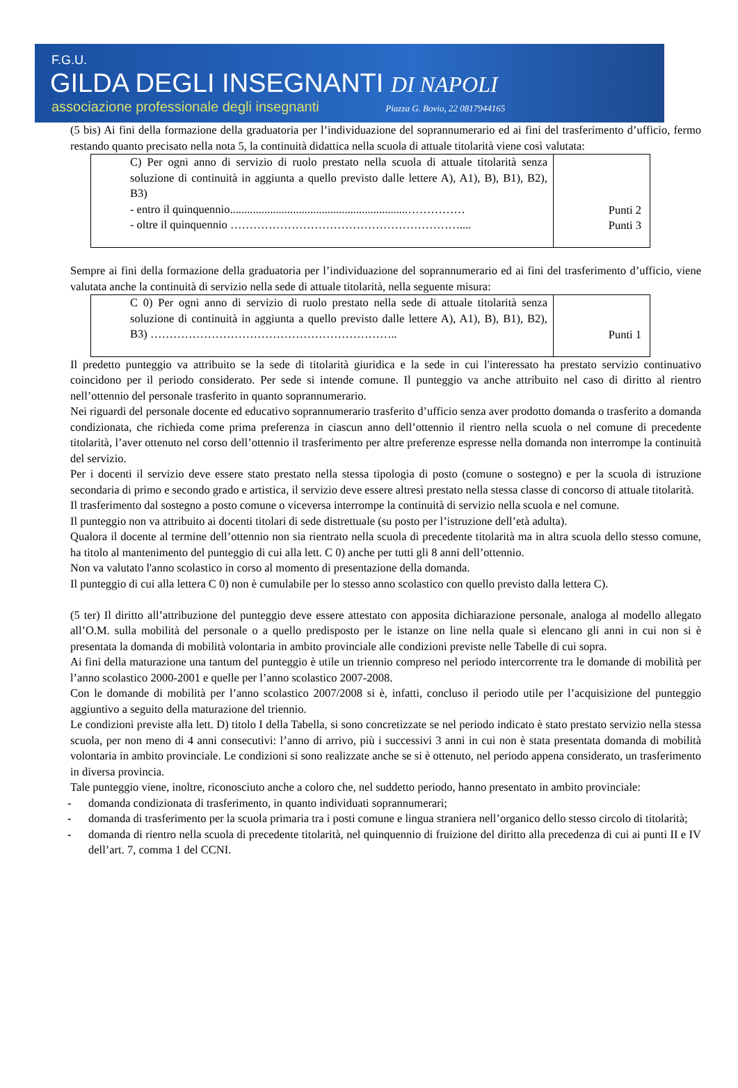F.G.U.
GILDA DEGLI INSEGNANTI DI NAPOLI
associazione professionale degli insegnanti Piazza G. Bovio, 22 0817944165
(5 bis) Ai fini della formazione della graduatoria per l’individuazione del soprannumerario ed ai fini del trasferimento d’ufficio, fermo restando quanto precisato nella nota 5, la continuità didattica nella scuola di attuale titolarità viene così valutata:
| C) Per ogni anno di servizio di ruolo prestato nella scuola di attuale titolarità senza soluzione di continuità in aggiunta a quello previsto dalle lettere A), A1), B), B1), B2), B3) - entro il quinquennio..............................................................…………… - oltre il quinquennio …………………………………………………….... | Punti 2 Punti 3 |
Sempre ai fini della formazione della graduatoria per l’individuazione del soprannumerario ed ai fini del trasferimento d’ufficio, viene valutata anche la continuità di servizio nella sede di attuale titolarità, nella seguente misura:
| C 0) Per ogni anno di servizio di ruolo prestato nella sede di attuale titolarità senza soluzione di continuità in aggiunta a quello previsto dalle lettere A), A1), B), B1), B2), B3) ……………………………………………………….. | Punti 1 |
Il predetto punteggio va attribuito se la sede di titolarità giuridica e la sede in cui l'interessato ha prestato servizio continuativo coincidono per il periodo considerato. Per sede si intende comune. Il punteggio va anche attribuito nel caso di diritto al rientro nell’ottennio del personale trasferito in quanto soprannumerario.
Nei riguardi del personale docente ed educativo soprannumerario trasferito d’ufficio senza aver prodotto domanda o trasferito a domanda condizionata, che richieda come prima preferenza in ciascun anno dell’ottennio il rientro nella scuola o nel comune di precedente titolarità, l’aver ottenuto nel corso dell’ottennio il trasferimento per altre preferenze espresse nella domanda non interrompe la continuità del servizio.
Per i docenti il servizio deve essere stato prestato nella stessa tipologia di posto (comune o sostegno) e per la scuola di istruzione secondaria di primo e secondo grado e artistica, il servizio deve essere altresì prestato nella stessa classe di concorso di attuale titolarità.
Il trasferimento dal sostegno a posto comune o viceversa interrompe la continuità di servizio nella scuola e nel comune.
Il punteggio non va attribuito ai docenti titolari di sede distrettuale (su posto per l’istruzione dell’età adulta).
Qualora il docente al termine dell’ottennio non sia rientrato nella scuola di precedente titolarità ma in altra scuola dello stesso comune, ha titolo al mantenimento del punteggio di cui alla lett. C 0) anche per tutti gli 8 anni dell’ottennio.
Non va valutato l'anno scolastico in corso al momento di presentazione della domanda.
Il punteggio di cui alla lettera C 0) non è cumulabile per lo stesso anno scolastico con quello previsto dalla lettera C).
(5 ter) Il diritto all’attribuzione del punteggio deve essere attestato con apposita dichiarazione personale, analoga al modello allegato all’O.M. sulla mobilità del personale o a quello predisposto per le istanze on line nella quale si elencano gli anni in cui non si è presentata la domanda di mobilità volontaria in ambito provinciale alle condizioni previste nelle Tabelle di cui sopra.
Ai fini della maturazione una tantum del punteggio è utile un triennio compreso nel periodo intercorrente tra le domande di mobilità per l’anno scolastico 2000-2001 e quelle per l’anno scolastico 2007-2008.
Con le domande di mobilità per l’anno scolastico 2007/2008 si è, infatti, concluso il periodo utile per l’acquisizione del punteggio aggiuntivo a seguito della maturazione del triennio.
Le condizioni previste alla lett. D) titolo I della Tabella, si sono concretizzate se nel periodo indicato è stato prestato servizio nella stessa scuola, per non meno di 4 anni consecutivi: l’anno di arrivo, più i successivi 3 anni in cui non è stata presentata domanda di mobilità volontaria in ambito provinciale. Le condizioni si sono realizzate anche se si è ottenuto, nel periodo appena considerato, un trasferimento in diversa provincia.
Tale punteggio viene, inoltre, riconosciuto anche a coloro che, nel suddetto periodo, hanno presentato in ambito provinciale:
- domanda condizionata di trasferimento, in quanto individuati soprannumerari;
- domanda di trasferimento per la scuola primaria tra i posti comune e lingua straniera nell’organico dello stesso circolo di titolarità;
- domanda di rientro nella scuola di precedente titolarità, nel quinquennio di fruizione del diritto alla precedenza di cui ai punti II e IV dell’art. 7, comma 1 del CCNI.